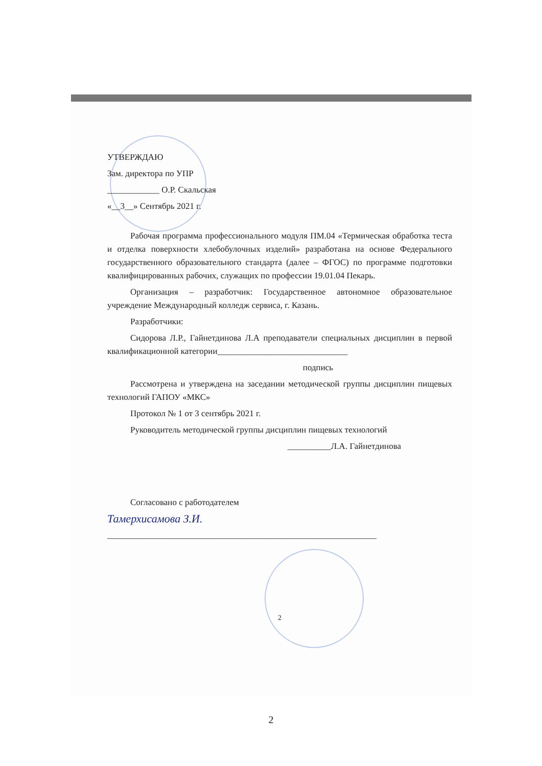УТВЕРЖДАЮ
Зам. директора по УПР
____________ О.Р. Скальская
«__3__» Сентябрь 2021 г.
Рабочая программа профессионального модуля ПМ.04 «Термическая обработка теста и отделка поверхности хлебобулочных изделий» разработана на основе Федерального государственного образовательного стандарта (далее – ФГОС) по программе подготовки квалифицированных рабочих, служащих по профессии 19.01.04 Пекарь.
Организация – разработчик: Государственное автономное образовательное учреждение Международный колледж сервиса, г. Казань.
Разработчики:
Сидорова Л.Р., Гайнетдинова Л.А преподаватели специальных дисциплин в первой квалификационной категории______________________________
подпись
Рассмотрена и утверждена на заседании методической группы дисциплин пищевых технологий ГАПОУ «МКС»
Протокол № 1 от 3 сентябрь 2021 г.
Руководитель методической группы дисциплин пищевых технологий
__________Л.А. Гайнетдинова
Согласовано с работодателем
Тамерхисамова З.И.
______________________________________________________________
2
2